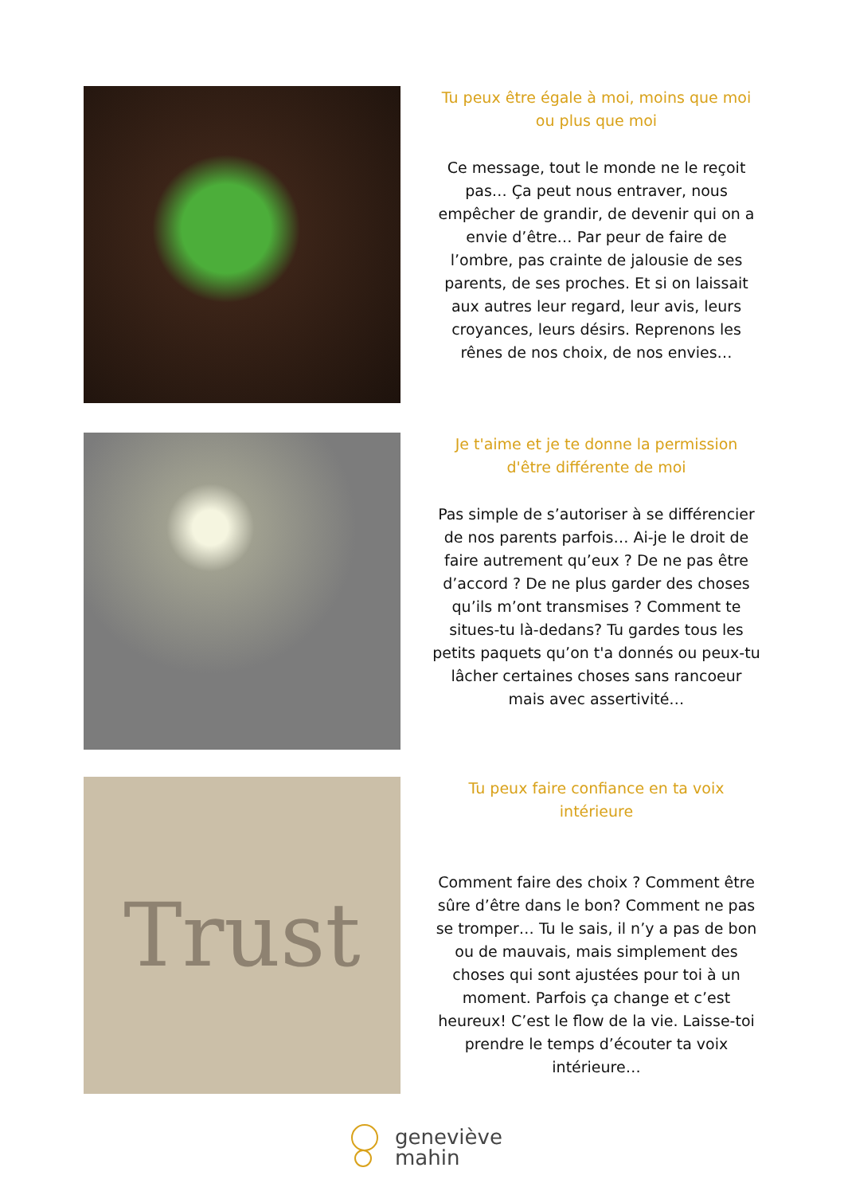Tu peux être égale à moi, moins que moi ou plus que moi
Ce message, tout le monde ne le reçoit pas… Ça peut nous entraver, nous empêcher de grandir, de devenir qui on a envie d’être… Par peur de faire de l’ombre, pas crainte de jalousie de ses parents, de ses proches. Et si on laissait aux autres leur regard, leur avis, leurs croyances, leurs désirs. Reprenons les rênes de nos choix, de nos envies…
Je t'aime et je te donne la permission d'être différente de moi
Pas simple de s’autoriser à se différencier de nos parents parfois… Ai-je le droit de faire autrement qu’eux ? De ne pas être d’accord ? De ne plus garder des choses qu’ils m’ont transmises ? Comment te situes-tu là-dedans? Tu gardes tous les petits paquets qu’on t'a donnés ou peux-tu lâcher certaines choses sans rancoeur mais avec assertivité…
Trust
Tu peux faire confiance en ta voix intérieure
Comment faire des choix ? Comment être sûre d’être dans le bon? Comment ne pas se tromper… Tu le sais, il n’y a pas de bon ou de mauvais, mais simplement des choses qui sont ajustées pour toi à un moment. Parfois ça change et c’est heureux! C’est le flow de la vie. Laisse-toi prendre le temps d’écouter ta voix intérieure…
geneviève
mahin